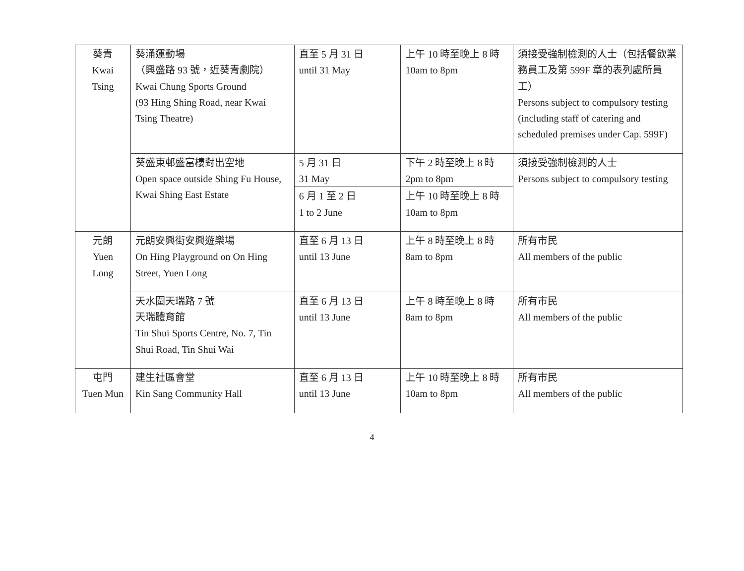| 葵青 Kwai Tsing | 葵涌運動場 （興盛路 93 號，近葵青劇院） Kwai Chung Sports Ground (93 Hing Shing Road, near Kwai Tsing Theatre) | 直至 5 月 31 日 until 31 May | 上午 10 時至晚上 8 時 10am to 8pm | 須接受強制檢測的人士（包括餐飲業務員工及第 599F 章的表列處所員工） Persons subject to compulsory testing (including staff of catering and scheduled premises under Cap. 599F) |
| | 葵盛東邨盛富樓對出空地 Open space outside Shing Fu House, Kwai Shing East Estate | 5 月 31 日 31 May | 下午 2 時至晚上 8 時 2pm to 8pm | 須接受強制檢測的人士 Persons subject to compulsory testing |
| | | 6 月 1 至 2 日 1 to 2 June | 上午 10 時至晚上 8 時 10am to 8pm | |
| 元朗 Yuen Long | 元朗安興街安興遊樂場 On Hing Playground on On Hing Street, Yuen Long | 直至 6 月 13 日 until 13 June | 上午 8 時至晚上 8 時 8am to 8pm | 所有市民 All members of the public |
| | 天水圍天瑞路 7 號 天瑞體育館 Tin Shui Sports Centre, No. 7, Tin Shui Road, Tin Shui Wai | 直至 6 月 13 日 until 13 June | 上午 8 時至晚上 8 時 8am to 8pm | 所有市民 All members of the public |
| 屯門 Tuen Mun | 建生社區會堂 Kin Sang Community Hall | 直至 6 月 13 日 until 13 June | 上午 10 時至晚上 8 時 10am to 8pm | 所有市民 All members of the public |
4